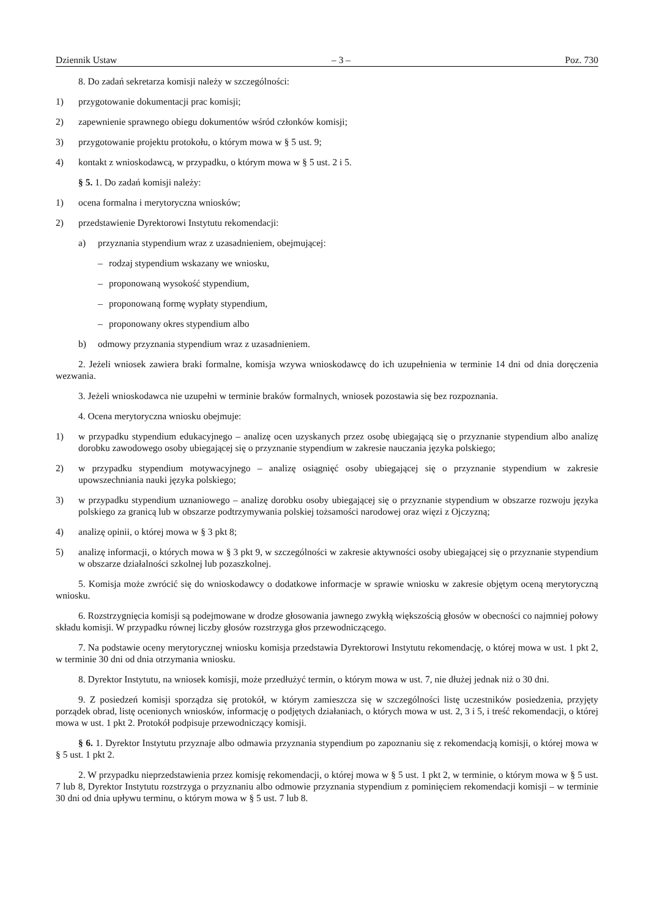Dziennik Ustaw – 3 – Poz. 730
8. Do zadań sekretarza komisji należy w szczególności:
1) przygotowanie dokumentacji prac komisji;
2) zapewnienie sprawnego obiegu dokumentów wśród członków komisji;
3) przygotowanie projektu protokołu, o którym mowa w § 5 ust. 9;
4) kontakt z wnioskodawcą, w przypadku, o którym mowa w § 5 ust. 2 i 5.
§ 5. 1. Do zadań komisji należy:
1) ocena formalna i merytoryczna wniosków;
2) przedstawienie Dyrektorowi Instytutu rekomendacji:
a) przyznania stypendium wraz z uzasadnieniem, obejmującej:
– rodzaj stypendium wskazany we wniosku,
– proponowaną wysokość stypendium,
– proponowaną formę wypłaty stypendium,
– proponowany okres stypendium albo
b) odmowy przyznania stypendium wraz z uzasadnieniem.
2. Jeżeli wniosek zawiera braki formalne, komisja wzywa wnioskodawcę do ich uzupełnienia w terminie 14 dni od dnia doręczenia wezwania.
3. Jeżeli wnioskodawca nie uzupełni w terminie braków formalnych, wniosek pozostawia się bez rozpoznania.
4. Ocena merytoryczna wniosku obejmuje:
1) w przypadku stypendium edukacyjnego – analizę ocen uzyskanych przez osobę ubiegającą się o przyznanie stypendium albo analizę dorobku zawodowego osoby ubiegającej się o przyznanie stypendium w zakresie nauczania języka polskiego;
2) w przypadku stypendium motywacyjnego – analizę osiągnięć osoby ubiegającej się o przyznanie stypendium w zakresie upowszechniania nauki języka polskiego;
3) w przypadku stypendium uznaniowego – analizę dorobku osoby ubiegającej się o przyznanie stypendium w obszarze rozwoju języka polskiego za granicą lub w obszarze podtrzymywania polskiej tożsamości narodowej oraz więzi z Ojczyzną;
4) analizę opinii, o której mowa w § 3 pkt 8;
5) analizę informacji, o których mowa w § 3 pkt 9, w szczególności w zakresie aktywności osoby ubiegającej się o przyznanie stypendium w obszarze działalności szkolnej lub pozaszkolnej.
5. Komisja może zwrócić się do wnioskodawcy o dodatkowe informacje w sprawie wniosku w zakresie objętym oceną merytoryczną wniosku.
6. Rozstrzygnięcia komisji są podejmowane w drodze głosowania jawnego zwykłą większością głosów w obecności co najmniej połowy składu komisji. W przypadku równej liczby głosów rozstrzyga głos przewodniczącego.
7. Na podstawie oceny merytorycznej wniosku komisja przedstawia Dyrektorowi Instytutu rekomendację, o której mowa w ust. 1 pkt 2, w terminie 30 dni od dnia otrzymania wniosku.
8. Dyrektor Instytutu, na wniosek komisji, może przedłużyć termin, o którym mowa w ust. 7, nie dłużej jednak niż o 30 dni.
9. Z posiedzeń komisji sporządza się protokół, w którym zamieszcza się w szczególności listę uczestników posiedzenia, przyjęty porządek obrad, listę ocenionych wniosków, informację o podjętych działaniach, o których mowa w ust. 2, 3 i 5, i treść rekomendacji, o której mowa w ust. 1 pkt 2. Protokół podpisuje przewodniczący komisji.
§ 6. 1. Dyrektor Instytutu przyznaje albo odmawia przyznania stypendium po zapoznaniu się z rekomendacją komisji, o której mowa w § 5 ust. 1 pkt 2.
2. W przypadku nieprzedstawienia przez komisję rekomendacji, o której mowa w § 5 ust. 1 pkt 2, w terminie, o którym mowa w § 5 ust. 7 lub 8, Dyrektor Instytutu rozstrzyga o przyznaniu albo odmowie przyznania stypendium z pominięciem rekomendacji komisji – w terminie 30 dni od dnia upływu terminu, o którym mowa w § 5 ust. 7 lub 8.